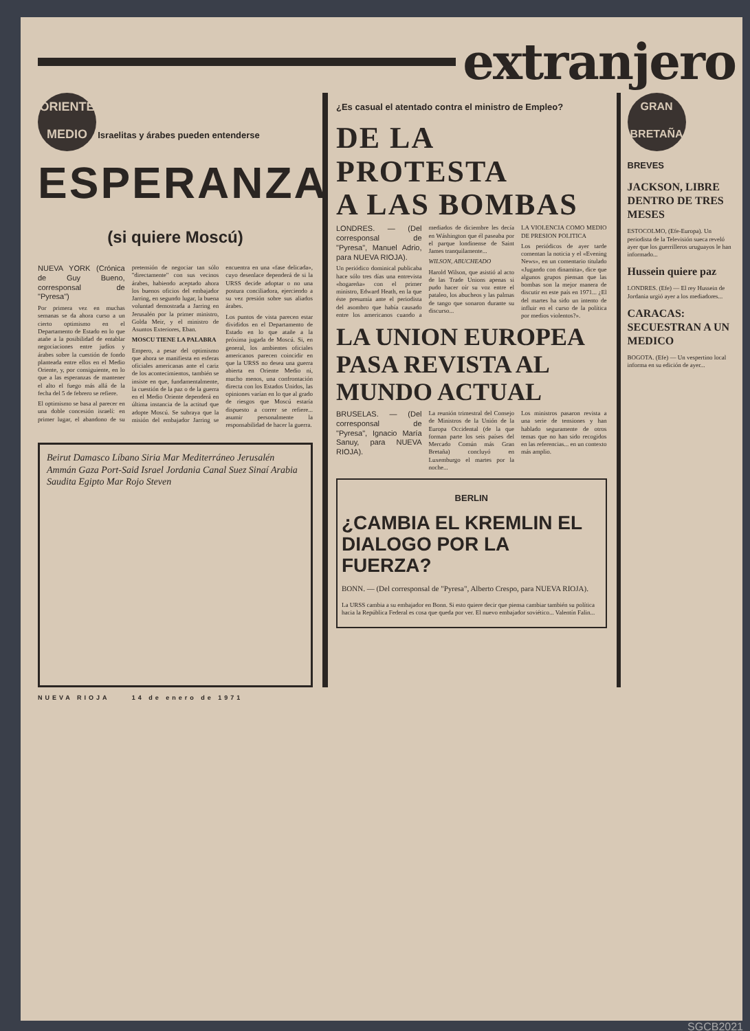extranjero
ORIENTE
MEDIO Israelitas y árabes pueden entenderse
ESPERANZA
(si quiere Moscú)
NUEVA YORK (Crónica de Guy Bueno, corresponsal de "Pyresa")
Por primera vez en muchas semanas se da ahora curso a un cierto optimismo en el Departamento de Estado en lo que atañe a la posibilidad de entablar negociaciones entre judíos y árabes sobre la cuestión de fondo planteada entre ellos en el Medio Oriente, y, por consiguiente, en lo que a las esperanzas de mantener el alto el fuego más allá de la fecha del 5 de febrero se refiere.
El optimismo se basa al parecer en una doble concesión israelí: en primer lugar, el abandono de su pretensión de negociar tan sólo "directamente" con sus vecinos árabes, habiendo aceptado ahora los buenos oficios del embajador Jarring, en segundo lugar, la buena voluntad demostrada a Jarring en Jerusalén por la primer ministro, Golda Meir, y el ministro de Asuntos Exteriores, Eban.
MOSCU TIENE LA PALABRA
Empero, a pesar del optimismo que ahora se manifiesta en esferas oficiales americanas ante el cariz de los acontecimientos, también se insiste en que, fundamentalmente, la cuestión de la paz o de la guerra en el Medio Oriente dependerá en última instancia de la actitud que adopte Moscú. Se subraya que la misión del embajador Jarring se encuentra en una «fase delicada», cuyo desenlace dependerá de si la URSS decide adoptar o no una postura conciliadora, ejerciendo a su vez presión sobre sus aliados árabes.
Los puntos de vista parecen estar divididos en el Departamento de Estado en lo que atañe a la próxima jugada de Moscú. Si, en general, los ambientes oficiales americanos parecen coincidir en que la URSS no desea una guerra abierta en Oriente Medio ni, mucho menos, una confrontación directa con los Estados Unidos, las opiniones varían en lo que al grado de riesgos que Moscú estaría dispuesto a correr se refiere... asumir personalmente la responsabilidad de hacer la guerra.
Beirut Damasco Líbano Siria Mar Mediterráneo Jerusalén Ammán Gaza Port-Said Israel Jordania Canal Suez Sinaí Arabia Saudita Egipto Mar Rojo Steven
¿Es casual el atentado contra el ministro de Empleo?
DE LA PROTESTA
A LAS BOMBAS
LONDRES. — (Del corresponsal de "Pyresa", Manuel Adrio, para NUEVA RIOJA).
Un periódico dominical publicaba hace sólo tres días una entrevista «hogareña» con el primer ministro, Edward Heath, en la que éste presumía ante el periodista del asombro que había causado entre los americanos cuando a mediados de diciembre les decía en Wáshington que él paseaba por el parque londinense de Saint James tranquilamente...
WILSON, ABUCHEADO
Harold Wilson, que asistió al acto de las Trade Unions apenas si pudo hacer oír su voz entre el pataleo, los abucheos y las palmas de tango que sonaron durante su discurso...
LA VIOLENCIA COMO MEDIO DE PRESION POLITICA
Los periódicos de ayer tarde comentan la noticia y el «Evening News», en un comentario titulado «Jugando con dinamita», dice que algunos grupos piensan que las bombas son la mejor manera de discutir en este país en 1971... ¿El del martes ha sido un intento de influir en el curso de la política por medios violentos?».
LA UNION EUROPEA PASA REVISTA AL MUNDO ACTUAL
BRUSELAS. — (Del corresponsal de "Pyresa", Ignacio María Sanuy, para NUEVA RIOJA).
La reunión trimestral del Consejo de Ministros de la Unión de la Europa Occidental (de la que forman parte los seis países del Mercado Común más Gran Bretaña) concluyó en Luxemburgo el martes por la noche...
Los ministros pasaron revista a una serie de tensiones y han hablado seguramente de otros temas que no han sido recogidos en las referencias... en un contexto más amplio.
BERLIN
¿CAMBIA EL KREMLIN EL DIALOGO POR LA FUERZA?
BONN. — (Del corresponsal de "Pyresa", Alberto Crespo, para NUEVA RIOJA).
La URSS cambia a su embajador en Bonn. Si esto quiere decir que piensa cambiar también su política hacia la República Federal es cosa que queda por ver. El nuevo embajador soviético... Valentín Falin...
GRAN
BRETAÑA
BREVES
JACKSON, LIBRE DENTRO DE TRES MESES
ESTOCOLMO, (Efe-Europa). Un periodista de la Televisión sueca reveló ayer que los guerrilleros uruguayos le han informado...
Hussein quiere paz
LONDRES. (Efe) — El rey Hussein de Jordania urgió ayer a los mediadores...
CARACAS: SECUESTRAN A UN MEDICO
BOGOTA. (Efe) — Un vespertino local informa en su edición de ayer...
NUEVA RIOJA 14 de enero de 1971
SGCB2021